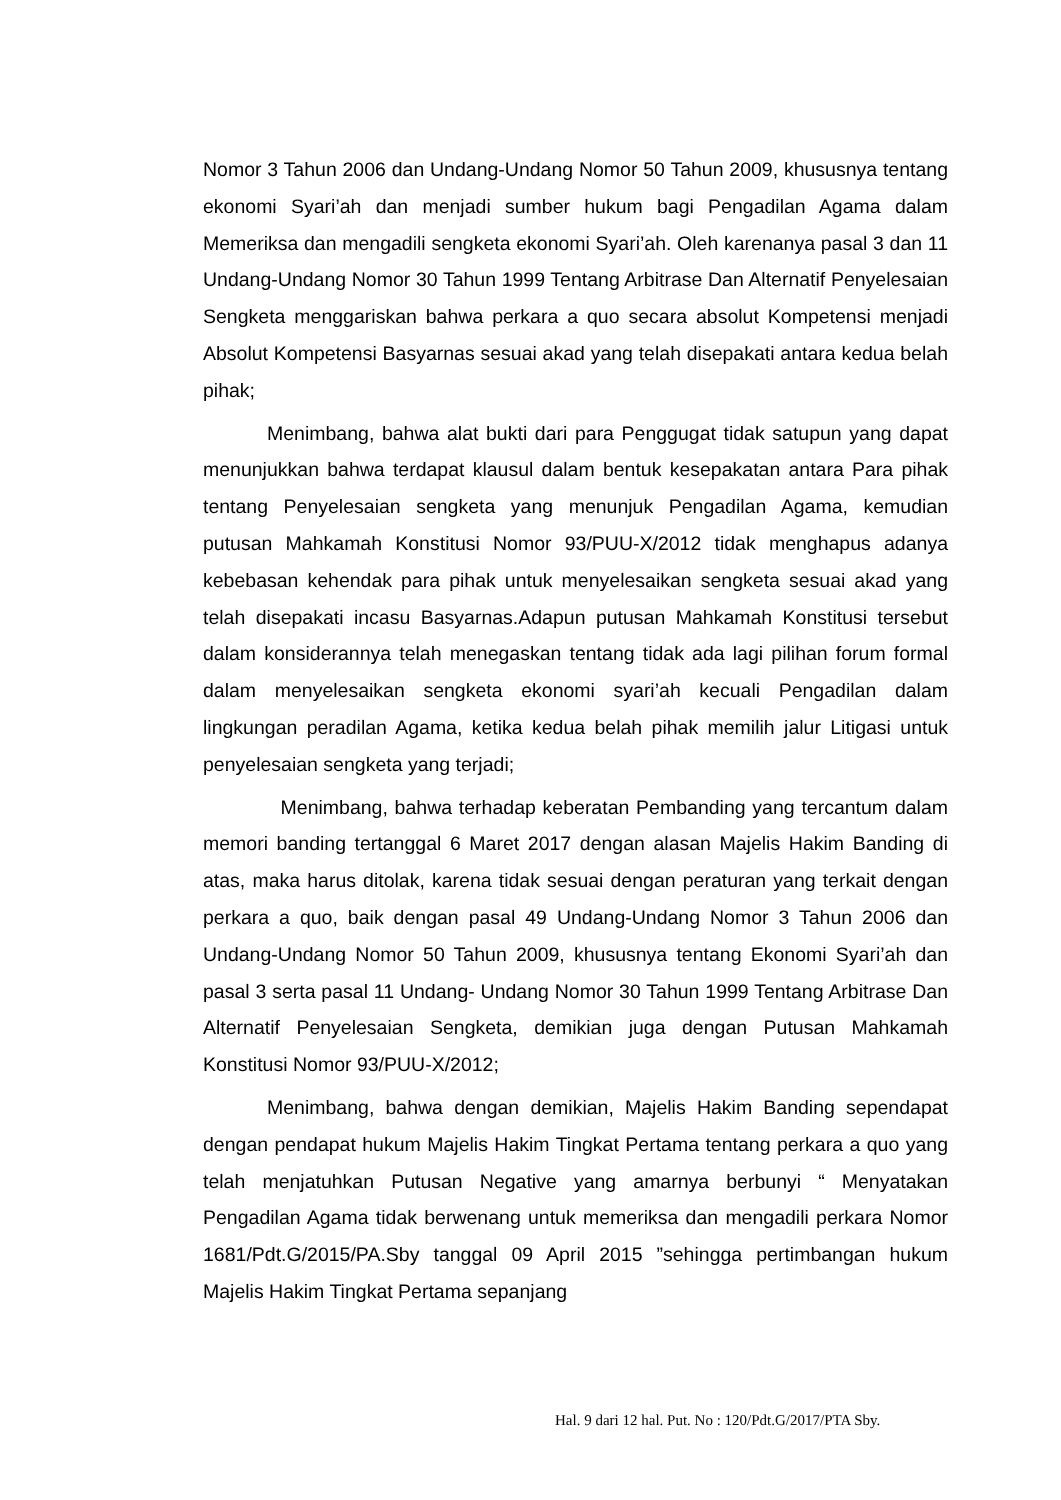Nomor 3 Tahun 2006 dan Undang-Undang Nomor 50 Tahun 2009, khususnya tentang ekonomi Syari’ah dan menjadi sumber hukum bagi Pengadilan Agama dalam Memeriksa dan mengadili sengketa ekonomi Syari’ah. Oleh karenanya pasal 3 dan 11 Undang-Undang Nomor 30 Tahun 1999 Tentang Arbitrase Dan Alternatif Penyelesaian Sengketa menggariskan bahwa perkara a quo secara absolut Kompetensi menjadi Absolut Kompetensi Basyarnas sesuai akad yang telah disepakati antara kedua belah pihak;
Menimbang, bahwa alat bukti dari para Penggugat tidak satupun yang dapat menunjukkan bahwa terdapat klausul dalam bentuk kesepakatan antara Para pihak tentang Penyelesaian sengketa yang menunjuk Pengadilan Agama, kemudian putusan Mahkamah Konstitusi Nomor 93/PUU-X/2012 tidak menghapus adanya kebebasan kehendak para pihak untuk menyelesaikan sengketa sesuai akad yang telah disepakati incasu Basyarnas.Adapun putusan Mahkamah Konstitusi tersebut dalam konsiderannya telah menegaskan tentang tidak ada lagi pilihan forum formal dalam menyelesaikan sengketa ekonomi syari’ah kecuali Pengadilan dalam lingkungan peradilan Agama, ketika kedua belah pihak memilih jalur Litigasi untuk penyelesaian sengketa yang terjadi;
Menimbang, bahwa terhadap keberatan Pembanding yang tercantum dalam memori banding tertanggal 6 Maret 2017 dengan alasan Majelis Hakim Banding di atas, maka harus ditolak, karena tidak sesuai dengan peraturan yang terkait dengan perkara a quo, baik dengan pasal 49 Undang-Undang Nomor 3 Tahun 2006 dan Undang-Undang Nomor 50 Tahun 2009, khususnya tentang Ekonomi Syari’ah dan pasal 3 serta pasal 11 Undang- Undang Nomor 30 Tahun 1999 Tentang Arbitrase Dan Alternatif Penyelesaian Sengketa, demikian juga dengan Putusan Mahkamah Konstitusi Nomor 93/PUU-X/2012;
Menimbang, bahwa dengan demikian, Majelis Hakim Banding sependapat dengan pendapat hukum Majelis Hakim Tingkat Pertama tentang perkara a quo yang telah menjatuhkan Putusan Negative yang amarnya berbunyi “ Menyatakan Pengadilan Agama tidak berwenang untuk memeriksa dan mengadili perkara Nomor 1681/Pdt.G/2015/PA.Sby tanggal 09 April 2015 ”sehingga pertimbangan hukum Majelis Hakim Tingkat Pertama sepanjang
Hal. 9 dari 12 hal. Put. No : 120/Pdt.G/2017/PTA Sby.